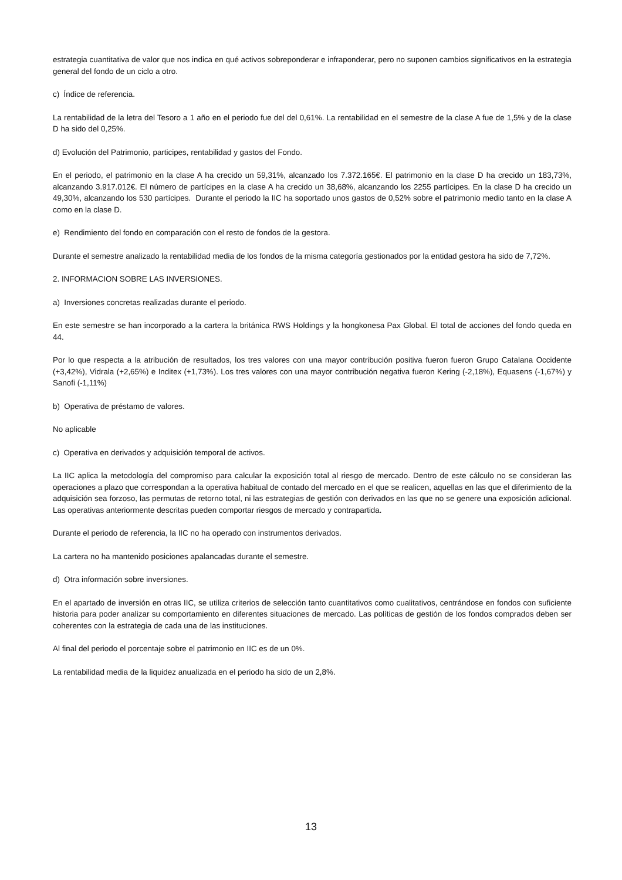estrategia cuantitativa de valor que nos indica en qué activos sobreponderar e infraponderar, pero no suponen cambios significativos en la estrategia general del fondo de un ciclo a otro.
c) Índice de referencia.
La rentabilidad de la letra del Tesoro a 1 año en el periodo fue del del 0,61%. La rentabilidad en el semestre de la clase A fue de 1,5% y de la clase D ha sido del 0,25%.
d) Evolución del Patrimonio, participes, rentabilidad y gastos del Fondo.
En el periodo, el patrimonio en la clase A ha crecido un 59,31%, alcanzado los 7.372.165€. El patrimonio en la clase D ha crecido un 183,73%, alcanzando 3.917.012€. El número de partícipes en la clase A ha crecido un 38,68%, alcanzando los 2255 partícipes. En la clase D ha crecido un 49,30%, alcanzando los 530 partícipes. Durante el periodo la IIC ha soportado unos gastos de 0,52% sobre el patrimonio medio tanto en la clase A como en la clase D.
e) Rendimiento del fondo en comparación con el resto de fondos de la gestora.
Durante el semestre analizado la rentabilidad media de los fondos de la misma categoría gestionados por la entidad gestora ha sido de 7,72%.
2. INFORMACION SOBRE LAS INVERSIONES.
a) Inversiones concretas realizadas durante el periodo.
En este semestre se han incorporado a la cartera la británica RWS Holdings y la hongkonesa Pax Global. El total de acciones del fondo queda en 44.
Por lo que respecta a la atribución de resultados, los tres valores con una mayor contribución positiva fueron fueron Grupo Catalana Occidente (+3,42%), Vidrala (+2,65%) e Inditex (+1,73%). Los tres valores con una mayor contribución negativa fueron Kering (-2,18%), Equasens (-1,67%) y Sanofi (-1,11%)
b) Operativa de préstamo de valores.
No aplicable
c) Operativa en derivados y adquisición temporal de activos.
La IIC aplica la metodología del compromiso para calcular la exposición total al riesgo de mercado. Dentro de este cálculo no se consideran las operaciones a plazo que correspondan a la operativa habitual de contado del mercado en el que se realicen, aquellas en las que el diferimiento de la adquisición sea forzoso, las permutas de retorno total, ni las estrategias de gestión con derivados en las que no se genere una exposición adicional. Las operativas anteriormente descritas pueden comportar riesgos de mercado y contrapartida.
Durante el periodo de referencia, la IIC no ha operado con instrumentos derivados.
La cartera no ha mantenido posiciones apalancadas durante el semestre.
d) Otra información sobre inversiones.
En el apartado de inversión en otras IIC, se utiliza criterios de selección tanto cuantitativos como cualitativos, centrándose en fondos con suficiente historia para poder analizar su comportamiento en diferentes situaciones de mercado. Las políticas de gestión de los fondos comprados deben ser coherentes con la estrategia de cada una de las instituciones.
Al final del periodo el porcentaje sobre el patrimonio en IIC es de un 0%.
La rentabilidad media de la liquidez anualizada en el periodo ha sido de un 2,8%.
13